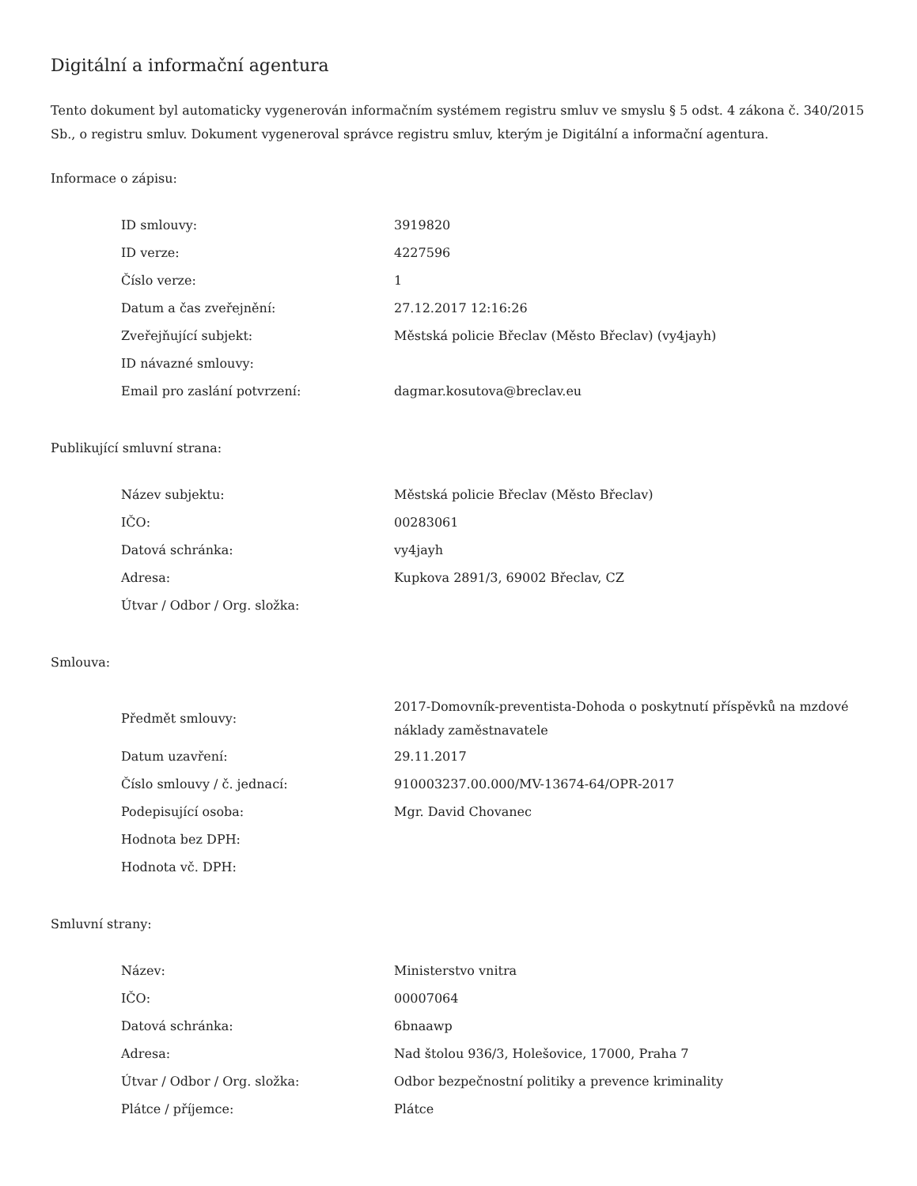Digitální a informační agentura
Tento dokument byl automaticky vygenerován informačním systémem registru smluv ve smyslu § 5 odst. 4 zákona č. 340/2015 Sb., o registru smluv. Dokument vygeneroval správce registru smluv, kterým je Digitální a informační agentura.
Informace o zápisu:
| ID smlouvy: | 3919820 |
| ID verze: | 4227596 |
| Číslo verze: | 1 |
| Datum a čas zveřejnění: | 27.12.2017 12:16:26 |
| Zveřejňující subjekt: | Městská policie Břeclav (Město Břeclav) (vy4jayh) |
| ID návazné smlouvy: | |
| Email pro zaslání potvrzení: | dagmar.kosutova@breclav.eu |
Publikující smluvní strana:
| Název subjektu: | Městská policie Břeclav (Město Břeclav) |
| IČO: | 00283061 |
| Datová schránka: | vy4jayh |
| Adresa: | Kupkova 2891/3, 69002 Břeclav, CZ |
| Útvar / Odbor / Org. složka: | |
Smlouva:
| Předmět smlouvy: | 2017-Domovník-preventista-Dohoda o poskytnutí příspěvků na mzdové náklady zaměstnavatele |
| Datum uzavření: | 29.11.2017 |
| Číslo smlouvy / č. jednací: | 910003237.00.000/MV-13674-64/OPR-2017 |
| Podepisující osoba: | Mgr. David Chovanec |
| Hodnota bez DPH: | |
| Hodnota vč. DPH: | |
Smluvní strany:
| Název: | Ministerstvo vnitra |
| IČO: | 00007064 |
| Datová schránka: | 6bnaawp |
| Adresa: | Nad štolou 936/3, Holešovice, 17000, Praha 7 |
| Útvar / Odbor / Org. složka: | Odbor bezpečnostní politiky a prevence kriminality |
| Plátce / příjemce: | Plátce |